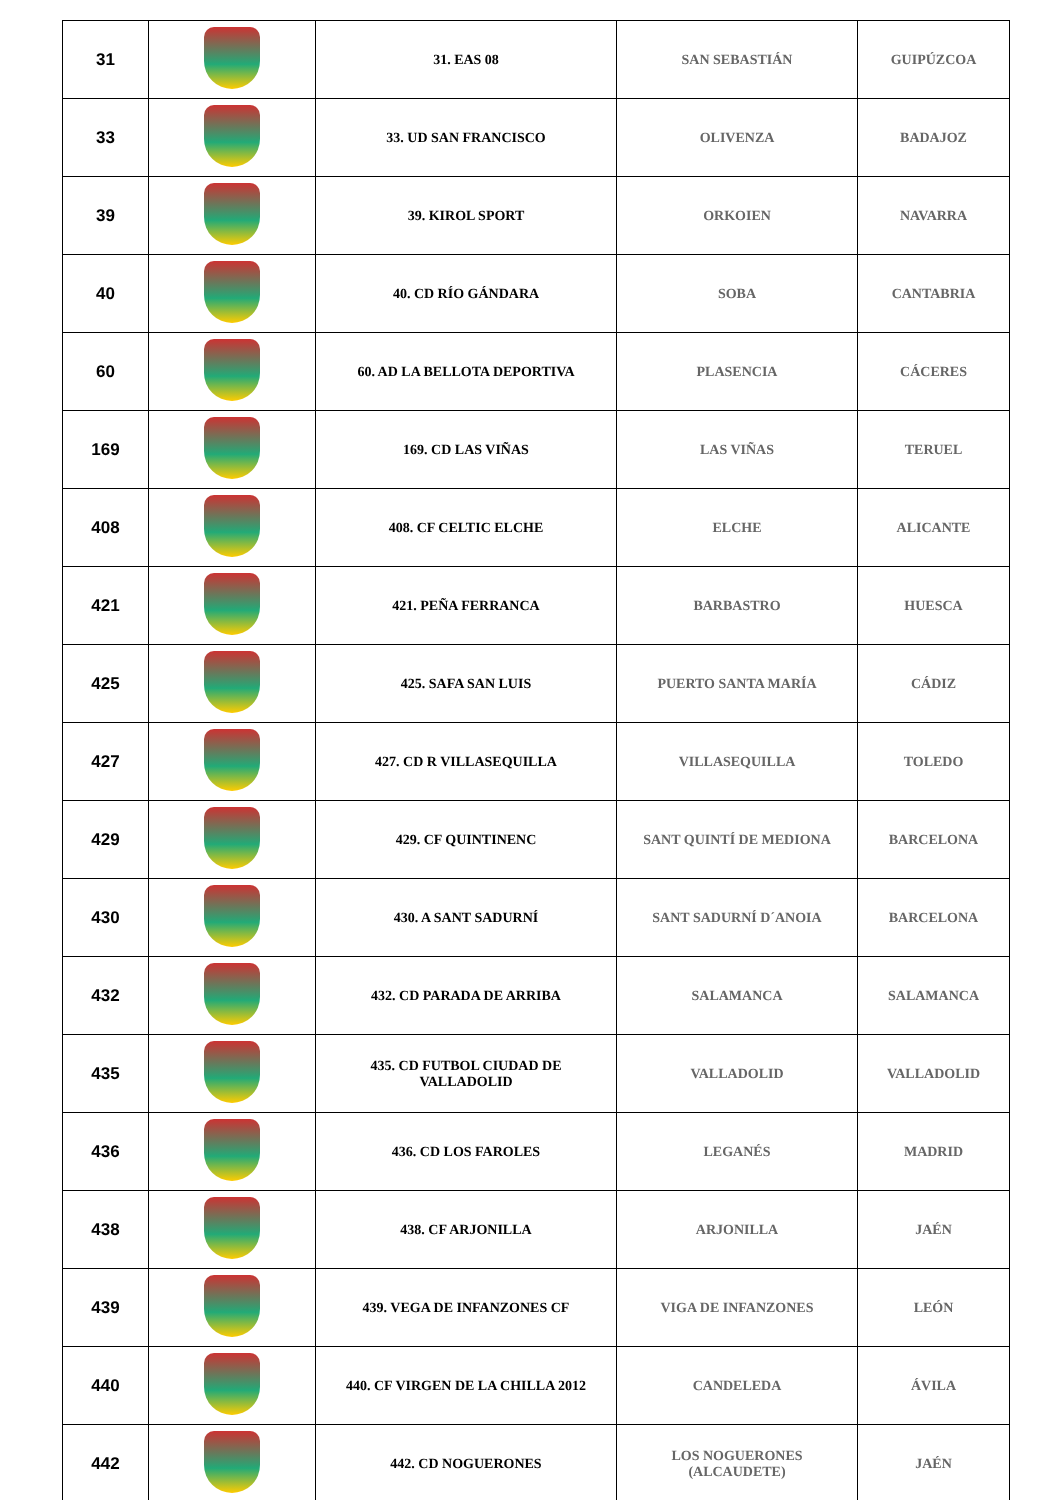| 31 | | 31. EAS 08 | SAN SEBASTIÁN | GUIPÚZCOA |
| 33 | | 33. UD SAN FRANCISCO | OLIVENZA | BADAJOZ |
| 39 | | 39. KIROL SPORT | ORKOIEN | NAVARRA |
| 40 | | 40. CD RÍO GÁNDARA | SOBA | CANTABRIA |
| 60 | | 60. AD LA BELLOTA DEPORTIVA | PLASENCIA | CÁCERES |
| 169 | | 169. CD LAS VIÑAS | LAS VIÑAS | TERUEL |
| 408 | | 408. CF CELTIC ELCHE | ELCHE | ALICANTE |
| 421 | | 421. PEÑA FERRANCA | BARBASTRO | HUESCA |
| 425 | | 425. SAFA SAN LUIS | PUERTO SANTA MARÍA | CÁDIZ |
| 427 | | 427. CD R VILLASEQUILLA | VILLASEQUILLA | TOLEDO |
| 429 | | 429. CF QUINTINENC | SANT QUINTÍ DE MEDIONA | BARCELONA |
| 430 | | 430. A SANT SADURNÍ | SANT SADURNÍ D´ANOIA | BARCELONA |
| 432 | | 432. CD PARADA DE ARRIBA | SALAMANCA | SALAMANCA |
| 435 | | 435. CD FUTBOL CIUDAD DE VALLADOLID | VALLADOLID | VALLADOLID |
| 436 | | 436. CD LOS FAROLES | LEGANÉS | MADRID |
| 438 | | 438. CF ARJONILLA | ARJONILLA | JAÉN |
| 439 | | 439. VEGA DE INFANZONES CF | VIGA DE INFANZONES | LEÓN |
| 440 | | 440. CF VIRGEN DE LA CHILLA 2012 | CANDELEDA | ÁVILA |
| 442 | | 442. CD NOGUERONES | LOS NOGUERONES (ALCAUDETE) | JAÉN |